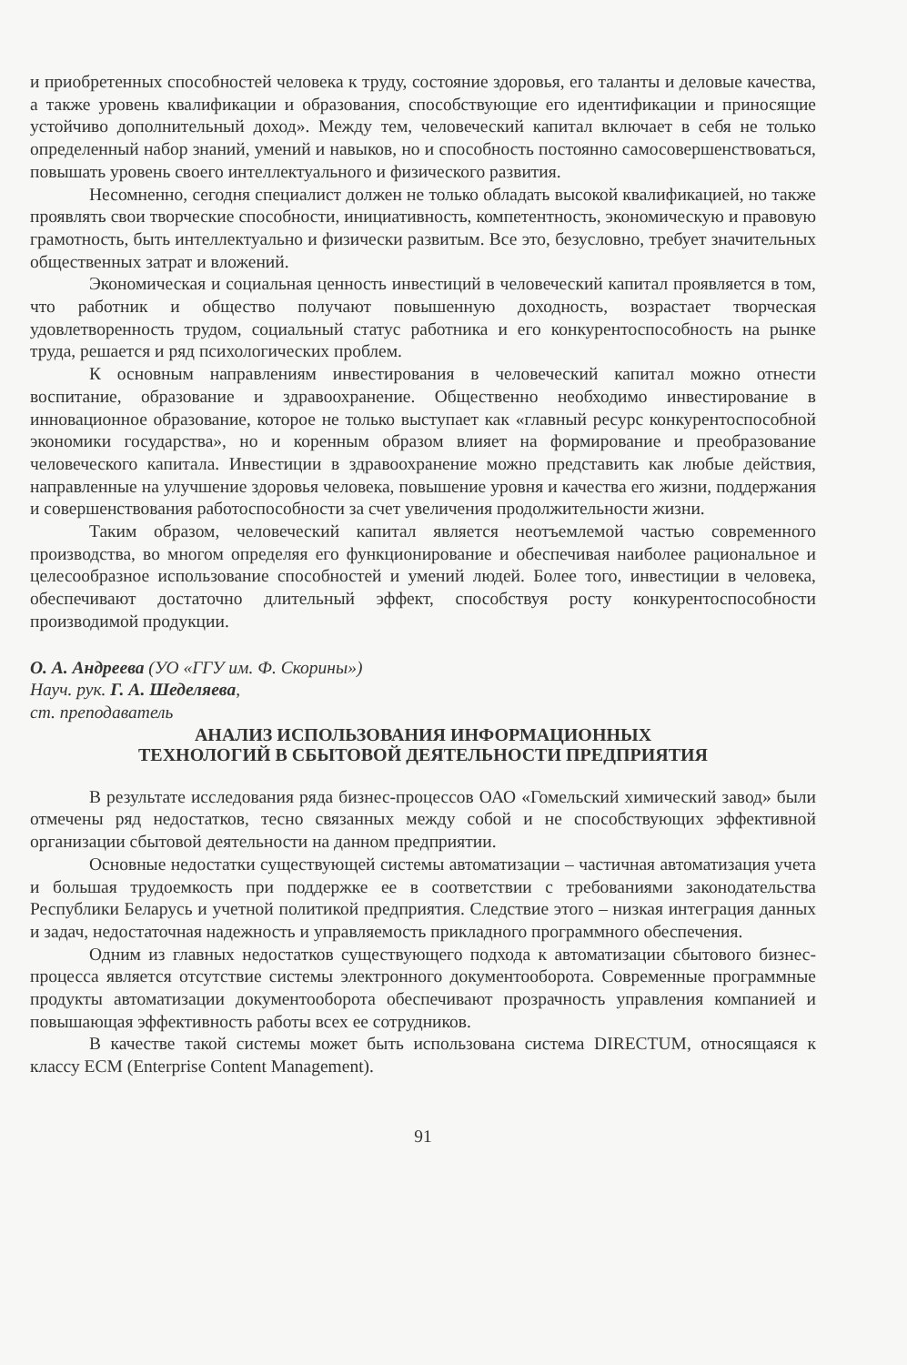и приобретенных способностей человека к труду, состояние здоровья, его таланты и деловые качества, а также уровень квалификации и образования, способствующие его идентификации и приносящие устойчиво дополнительный доход». Между тем, человеческий капитал включает в себя не только определенный набор знаний, умений и навыков, но и способность постоянно самосовершенствоваться, повышать уровень своего интеллектуального и физического развития.
Несомненно, сегодня специалист должен не только обладать высокой квалификацией, но также проявлять свои творческие способности, инициативность, компетентность, экономическую и правовую грамотность, быть интеллектуально и физически развитым. Все это, безусловно, требует значительных общественных затрат и вложений.
Экономическая и социальная ценность инвестиций в человеческий капитал проявляется в том, что работник и общество получают повышенную доходность, возрастает творческая удовлетворенность трудом, социальный статус работника и его конкурентоспособность на рынке труда, решается и ряд психологических проблем.
К основным направлениям инвестирования в человеческий капитал можно отнести воспитание, образование и здравоохранение. Общественно необходимо инвестирование в инновационное образование, которое не только выступает как «главный ресурс конкурентоспособной экономики государства», но и коренным образом влияет на формирование и преобразование человеческого капитала. Инвестиции в здравоохранение можно представить как любые действия, направленные на улучшение здоровья человека, повышение уровня и качества его жизни, поддержания и совершенствования работоспособности за счет увеличения продолжительности жизни.
Таким образом, человеческий капитал является неотъемлемой частью современного производства, во многом определяя его функционирование и обеспечивая наиболее рациональное и целесообразное использование способностей и умений людей. Более того, инвестиции в человека, обеспечивают достаточно длительный эффект, способствуя росту конкурентоспособности производимой продукции.
О. А. Андреева (УО «ГГУ им. Ф. Скорины»)
Науч. рук. Г. А. Шеделяева,
ст. преподаватель
АНАЛИЗ ИСПОЛЬЗОВАНИЯ ИНФОРМАЦИОННЫХ
ТЕХНОЛОГИЙ В СБЫТОВОЙ ДЕЯТЕЛЬНОСТИ ПРЕДПРИЯТИЯ
В результате исследования ряда бизнес-процессов ОАО «Гомельский химический завод» были отмечены ряд недостатков, тесно связанных между собой и не способствующих эффективной организации сбытовой деятельности на данном предприятии.
Основные недостатки существующей системы автоматизации – частичная автоматизация учета и большая трудоемкость при поддержке ее в соответствии с требованиями законодательства Республики Беларусь и учетной политикой предприятия. Следствие этого – низкая интеграция данных и задач, недостаточная надежность и управляемость прикладного программного обеспечения.
Одним из главных недостатков существующего подхода к автоматизации сбытового бизнес-процесса является отсутствие системы электронного документооборота. Современные программные продукты автоматизации документооборота обеспечивают прозрачность управления компанией и повышающая эффективность работы всех ее сотрудников.
В качестве такой системы может быть использована система DIRECTUM, относящаяся к классу ECM (Enterprise Content Management).
91